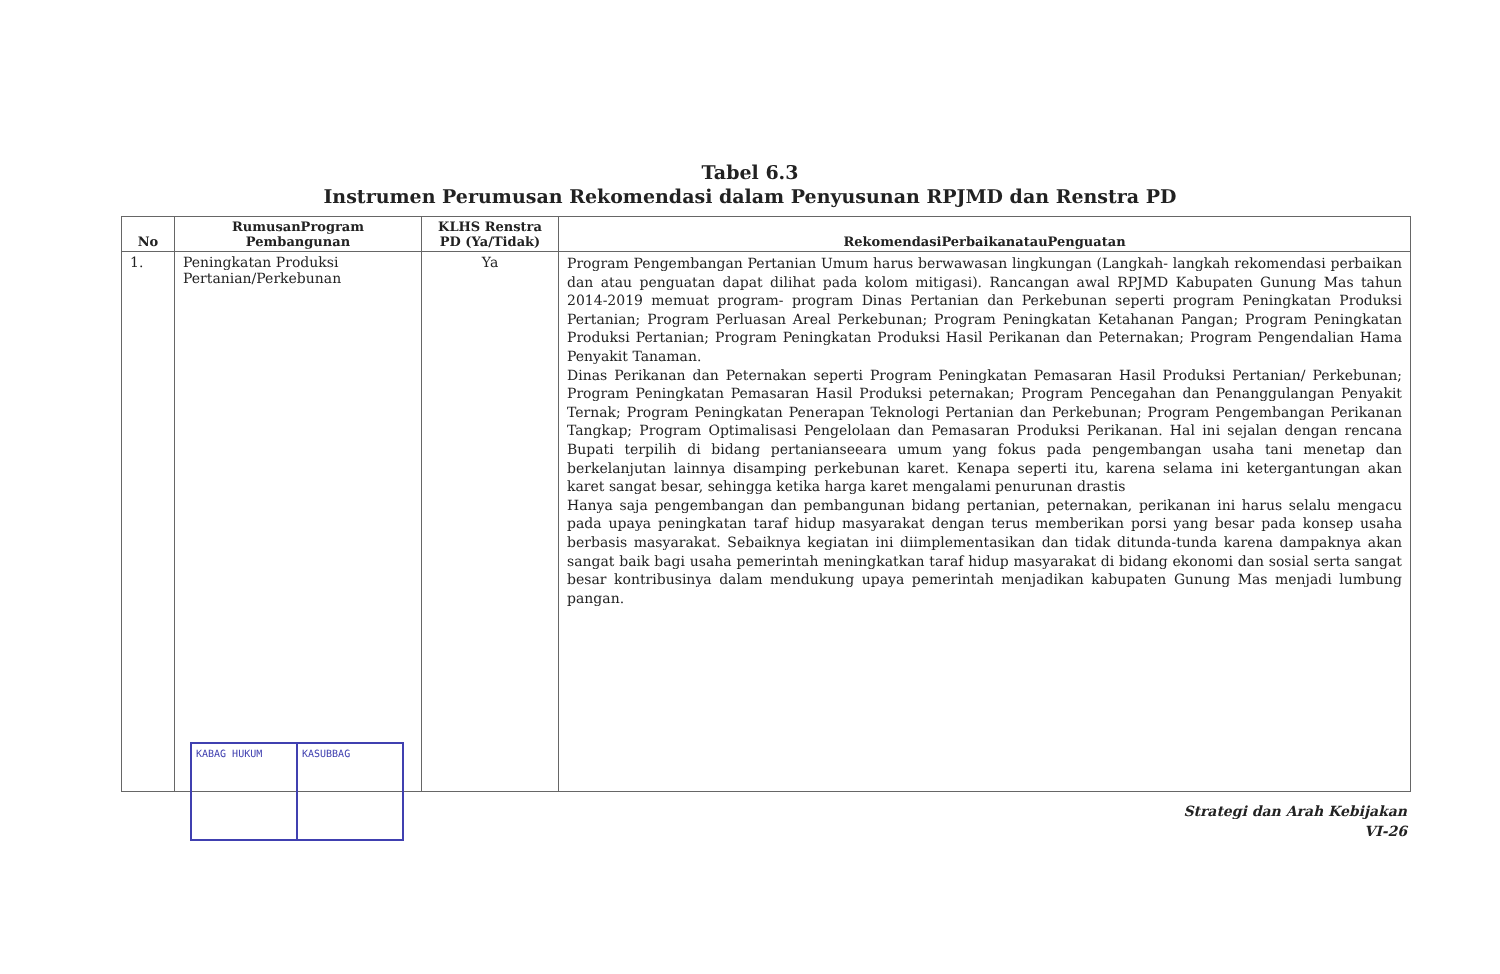Tabel 6.3
Instrumen Perumusan Rekomendasi dalam Penyusunan RPJMD dan Renstra PD
| No | RumusanProgram Pembangunan | KLHS Renstra PD (Ya/Tidak) | RekomendasiPerbaikanatauPenguatan |
| --- | --- | --- | --- |
| 1. | Peningkatan Produksi Pertanian/Perkebunan | Ya | Program Pengembangan Pertanian Umum harus berwawasan lingkungan (Langkah- langkah rekomendasi perbaikan dan atau penguatan dapat dilihat pada kolom mitigasi). Rancangan awal RPJMD Kabupaten Gunung Mas tahun 2014-2019 memuat program- program Dinas Pertanian dan Perkebunan seperti program Peningkatan Produksi Pertanian; Program Perluasan Areal Perkebunan; Program Peningkatan Ketahanan Pangan; Program Peningkatan Produksi Pertanian; Program Peningkatan Produksi Hasil Perikanan dan Peternakan; Program Pengendalian Hama Penyakit Tanaman. Dinas Perikanan dan Peternakan seperti Program Peningkatan Pemasaran Hasil Produksi Pertanian/ Perkebunan; Program Peningkatan Pemasaran Hasil Produksi peternakan; Program Pencegahan dan Penanggulangan Penyakit Ternak; Program Peningkatan Penerapan Teknologi Pertanian dan Perkebunan; Program Pengembangan Perikanan Tangkap; Program Optimalisasi Pengelolaan dan Pemasaran Produksi Perikanan. Hal ini sejalan dengan rencana Bupati terpilih di bidang pertanianseeara umum yang fokus pada pengembangan usaha tani menetap dan berkelanjutan lainnya disamping perkebunan karet. Kenapa seperti itu, karena selama ini ketergantungan akan karet sangat besar, sehingga ketika harga karet mengalami penurunan drastis Hanya saja pengembangan dan pembangunan bidang pertanian, peternakan, perikanan ini harus selalu mengacu pada upaya peningkatan taraf hidup masyarakat dengan terus memberikan porsi yang besar pada konsep usaha berbasis masyarakat. Sebaiknya kegiatan ini diimplementasikan dan tidak ditunda-tunda karena dampaknya akan sangat baik bagi usaha pemerintah meningkatkan taraf hidup masyarakat di bidang ekonomi dan sosial serta sangat besar kontribusinya dalam mendukung upaya pemerintah menjadikan kabupaten Gunung Mas menjadi lumbung pangan. |
KABAG HUKUM KASUBBAG
Strategi dan Arah Kebijakan
VI-26